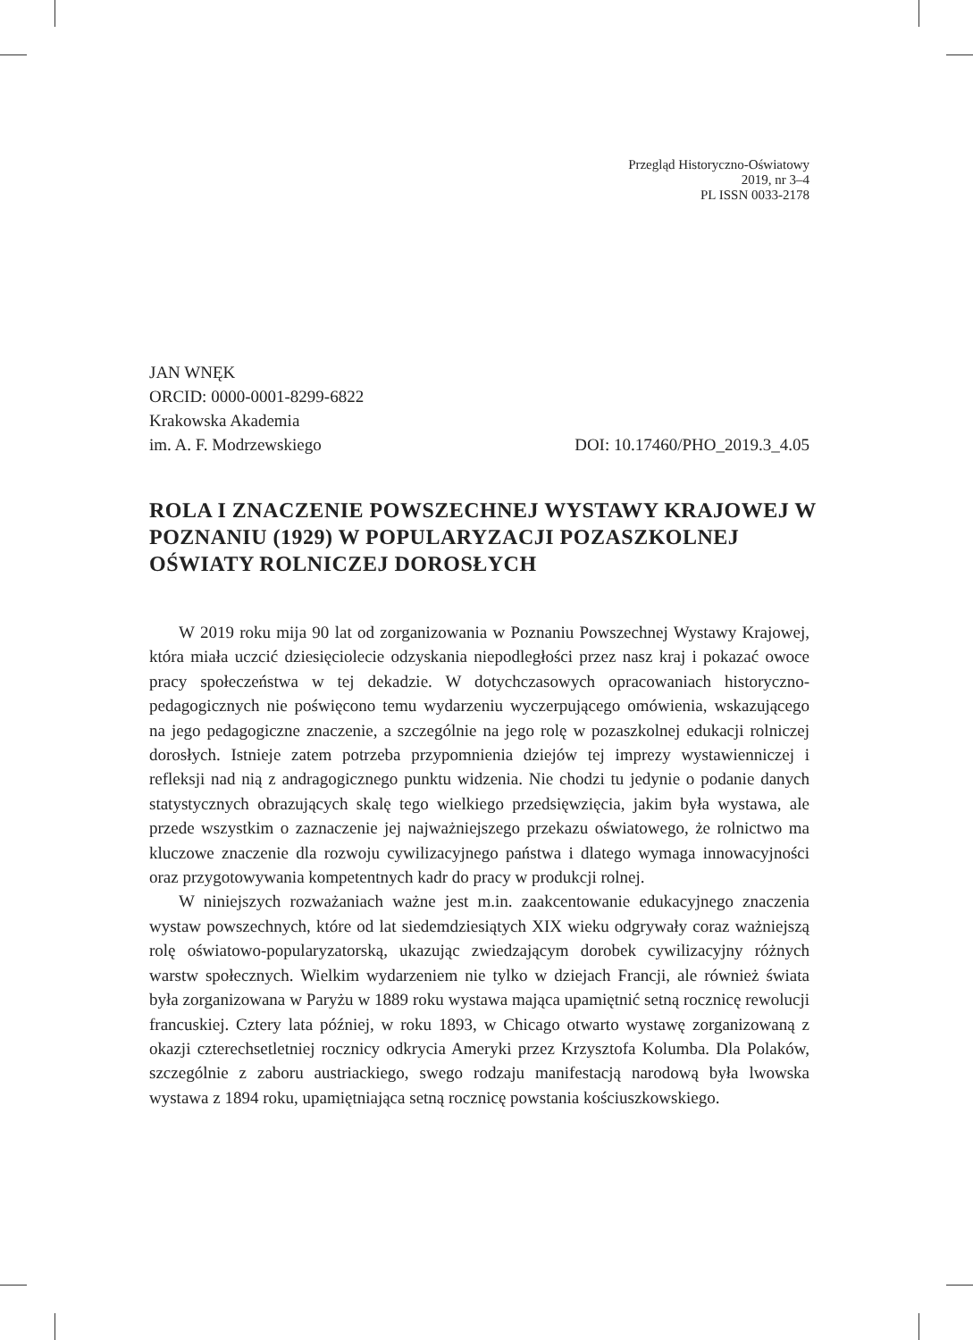Przegląd Historyczno-Oświatowy
2019, nr 3–4
PL ISSN 0033-2178
JAN WNĘK
ORCID: 0000-0001-8299-6822
Krakowska Akademia
im. A. F. Modrzewskiego DOI: 10.17460/PHO_2019.3_4.05
ROLA I ZNACZENIE POWSZECHNEJ WYSTAWY KRAJOWEJ W POZNANIU (1929) W POPULARYZACJI POZASZKOLNEJ OŚWIATY ROLNICZEJ DOROSŁYCH
W 2019 roku mija 90 lat od zorganizowania w Poznaniu Powszechnej Wystawy Krajowej, która miała uczcić dziesięciolecie odzyskania niepodległości przez nasz kraj i pokazać owoce pracy społeczeństwa w tej dekadzie. W dotychczasowych opracowaniach historyczno-pedagogicznych nie poświęcono temu wydarzeniu wyczerpującego omówienia, wskazującego na jego pedagogiczne znaczenie, a szczególnie na jego rolę w pozaszkolnej edukacji rolniczej dorosłych. Istnieje zatem potrzeba przypomnienia dziejów tej imprezy wystawienniczej i refleksji nad nią z andragogicznego punktu widzenia. Nie chodzi tu jedynie o podanie danych statystycznych obrazujących skalę tego wielkiego przedsięwzięcia, jakim była wystawa, ale przede wszystkim o zaznaczenie jej najważniejszego przekazu oświatowego, że rolnictwo ma kluczowe znaczenie dla rozwoju cywilizacyjnego państwa i dlatego wymaga innowacyjności oraz przygotowywania kompetentnych kadr do pracy w produkcji rolnej.
W niniejszych rozważaniach ważne jest m.in. zaakcentowanie edukacyjnego znaczenia wystaw powszechnych, które od lat siedemdziesiątych XIX wieku odgrywały coraz ważniejszą rolę oświatowo-popularyzatorską, ukazując zwiedzającym dorobek cywilizacyjny różnych warstw społecznych. Wielkim wydarzeniem nie tylko w dziejach Francji, ale również świata była zorganizowana w Paryżu w 1889 roku wystawa mająca upamiętnić setną rocznicę rewolucji francuskiej. Cztery lata później, w roku 1893, w Chicago otwarto wystawę zorganizowaną z okazji czterechsetletniej rocznicy odkrycia Ameryki przez Krzysztofa Kolumba. Dla Polaków, szczególnie z zaboru austriackiego, swego rodzaju manifestacją narodową była lwowska wystawa z 1894 roku, upamiętniająca setną rocznicę powstania kościuszkowskiego.